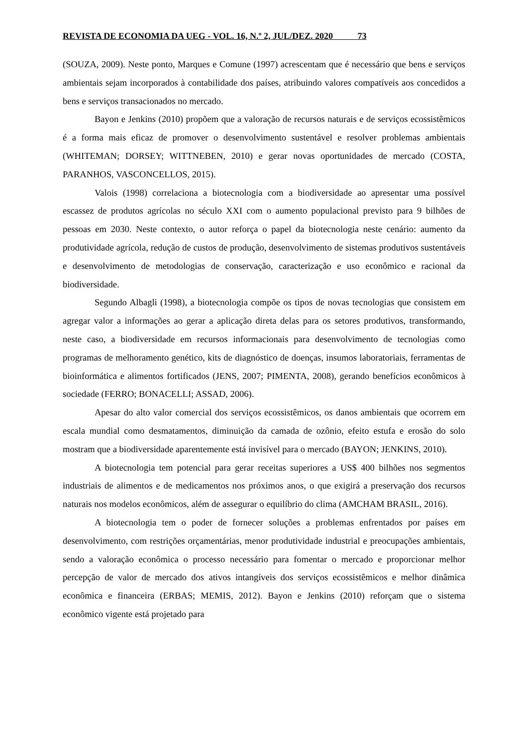REVISTA DE ECONOMIA DA UEG - VOL. 16, N.º 2, JUL/DEZ. 2020 73
(SOUZA, 2009). Neste ponto, Marques e Comune (1997) acrescentam que é necessário que bens e serviços ambientais sejam incorporados à contabilidade dos países, atribuindo valores compatíveis aos concedidos a bens e serviços transacionados no mercado.
Bayon e Jenkins (2010) propõem que a valoração de recursos naturais e de serviços ecossistêmicos é a forma mais eficaz de promover o desenvolvimento sustentável e resolver problemas ambientais (WHITEMAN; DORSEY; WITTNEBEN, 2010) e gerar novas oportunidades de mercado (COSTA, PARANHOS, VASCONCELLOS, 2015).
Valois (1998) correlaciona a biotecnologia com a biodiversidade ao apresentar uma possível escassez de produtos agrícolas no século XXI com o aumento populacional previsto para 9 bilhões de pessoas em 2030. Neste contexto, o autor reforça o papel da biotecnologia neste cenário: aumento da produtividade agrícola, redução de custos de produção, desenvolvimento de sistemas produtivos sustentáveis e desenvolvimento de metodologias de conservação, caracterização e uso econômico e racional da biodiversidade.
Segundo Albagli (1998), a biotecnologia compõe os tipos de novas tecnologias que consistem em agregar valor a informações ao gerar a aplicação direta delas para os setores produtivos, transformando, neste caso, a biodiversidade em recursos informacionais para desenvolvimento de tecnologias como programas de melhoramento genético, kits de diagnóstico de doenças, insumos laboratoriais, ferramentas de bioinformática e alimentos fortificados (JENS, 2007; PIMENTA, 2008), gerando benefícios econômicos à sociedade (FERRO; BONACELLI; ASSAD, 2006).
Apesar do alto valor comercial dos serviços ecossistêmicos, os danos ambientais que ocorrem em escala mundial como desmatamentos, diminuição da camada de ozônio, efeito estufa e erosão do solo mostram que a biodiversidade aparentemente está invisível para o mercado (BAYON; JENKINS, 2010).
A biotecnologia tem potencial para gerar receitas superiores a US$ 400 bilhões nos segmentos industriais de alimentos e de medicamentos nos próximos anos, o que exigirá a preservação dos recursos naturais nos modelos econômicos, além de assegurar o equilíbrio do clima (AMCHAM BRASIL, 2016).
A biotecnologia tem o poder de fornecer soluções a problemas enfrentados por países em desenvolvimento, com restrições orçamentárias, menor produtividade industrial e preocupações ambientais, sendo a valoração econômica o processo necessário para fomentar o mercado e proporcionar melhor percepção de valor de mercado dos ativos intangíveis dos serviços ecossistêmicos e melhor dinâmica econômica e financeira (ERBAS; MEMIS, 2012). Bayon e Jenkins (2010) reforçam que o sistema econômico vigente está projetado para